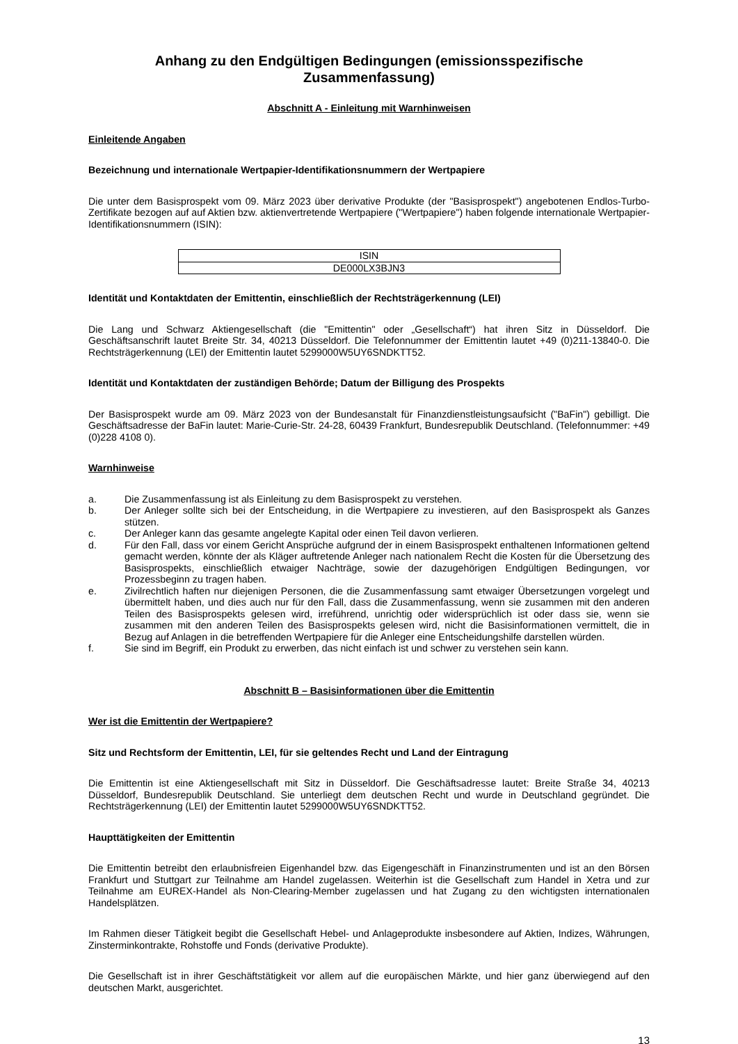Anhang zu den Endgültigen Bedingungen (emissionsspezifische Zusammenfassung)
Abschnitt A - Einleitung mit Warnhinweisen
Einleitende Angaben
Bezeichnung und internationale Wertpapier-Identifikationsnummern der Wertpapiere
Die unter dem Basisprospekt vom 09. März 2023 über derivative Produkte (der "Basisprospekt") angebotenen Endlos-Turbo-Zertifikate bezogen auf auf Aktien bzw. aktienvertretende Wertpapiere ("Wertpapiere") haben folgende internationale Wertpapier-Identifikationsnummern (ISIN):
| ISIN |
| --- |
| DE000LX3BJN3 |
Identität und Kontaktdaten der Emittentin, einschließlich der Rechtsträgerkennung (LEI)
Die Lang und Schwarz Aktiengesellschaft (die "Emittentin" oder „Gesellschaft“) hat ihren Sitz in Düsseldorf. Die Geschäftsanschrift lautet Breite Str. 34, 40213 Düsseldorf. Die Telefonnummer der Emittentin lautet +49 (0)211-13840-0. Die Rechtsträgerkennung (LEI) der Emittentin lautet 5299000W5UY6SNDKTT52.
Identität und Kontaktdaten der zuständigen Behörde; Datum der Billigung des Prospekts
Der Basisprospekt wurde am 09. März 2023 von der Bundesanstalt für Finanzdienstleistungsaufsicht ("BaFin") gebilligt. Die Geschäftsadresse der BaFin lautet: Marie-Curie-Str. 24-28, 60439 Frankfurt, Bundesrepublik Deutschland. (Telefonnummer: +49 (0)228 4108 0).
Warnhinweise
a. Die Zusammenfassung ist als Einleitung zu dem Basisprospekt zu verstehen.
b. Der Anleger sollte sich bei der Entscheidung, in die Wertpapiere zu investieren, auf den Basisprospekt als Ganzes stützen.
c. Der Anleger kann das gesamte angelegte Kapital oder einen Teil davon verlieren.
d. Für den Fall, dass vor einem Gericht Ansprüche aufgrund der in einem Basisprospekt enthaltenen Informationen geltend gemacht werden, könnte der als Kläger auftretende Anleger nach nationalem Recht die Kosten für die Übersetzung des Basisprospekts, einschließlich etwaiger Nachträge, sowie der dazugehörigen Endgültigen Bedingungen, vor Prozessbeginn zu tragen haben.
e. Zivilrechtlich haften nur diejenigen Personen, die die Zusammenfassung samt etwaiger Übersetzungen vorgelegt und übermittelt haben, und dies auch nur für den Fall, dass die Zusammenfassung, wenn sie zusammen mit den anderen Teilen des Basisprospekts gelesen wird, irreführend, unrichtig oder widersprüchlich ist oder dass sie, wenn sie zusammen mit den anderen Teilen des Basisprospekts gelesen wird, nicht die Basisinformationen vermittelt, die in Bezug auf Anlagen in die betreffenden Wertpapiere für die Anleger eine Entscheidungshilfe darstellen würden.
f. Sie sind im Begriff, ein Produkt zu erwerben, das nicht einfach ist und schwer zu verstehen sein kann.
Abschnitt B – Basisinformationen über die Emittentin
Wer ist die Emittentin der Wertpapiere?
Sitz und Rechtsform der Emittentin, LEI, für sie geltendes Recht und Land der Eintragung
Die Emittentin ist eine Aktiengesellschaft mit Sitz in Düsseldorf. Die Geschäftsadresse lautet: Breite Straße 34, 40213 Düsseldorf, Bundesrepublik Deutschland. Sie unterliegt dem deutschen Recht und wurde in Deutschland gegründet. Die Rechtsträgerkennung (LEI) der Emittentin lautet 5299000W5UY6SNDKTT52.
Haupttätigkeiten der Emittentin
Die Emittentin betreibt den erlaubnisfreien Eigenhandel bzw. das Eigengeschäft in Finanzinstrumenten und ist an den Börsen Frankfurt und Stuttgart zur Teilnahme am Handel zugelassen. Weiterhin ist die Gesellschaft zum Handel in Xetra und zur Teilnahme am EUREX-Handel als Non-Clearing-Member zugelassen und hat Zugang zu den wichtigsten internationalen Handelsplätzen.
Im Rahmen dieser Tätigkeit begibt die Gesellschaft Hebel- und Anlageprodukte insbesondere auf Aktien, Indizes, Währungen, Zinsterminkontrakte, Rohstoffe und Fonds (derivative Produkte).
Die Gesellschaft ist in ihrer Geschäftstätigkeit vor allem auf die europäischen Märkte, und hier ganz überwiegend auf den deutschen Markt, ausgerichtet.
13